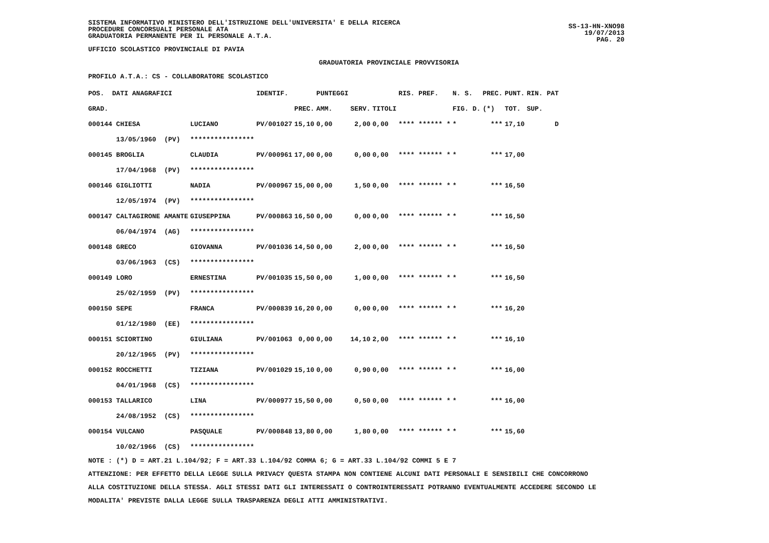SISTEMA INFORMATIVO MINISTERO DELL'ISTRUZIONE DELL'UNIVERSITA' E DELLA RICERCA
PROCEDURE CONCORSUALI PERSONALE ATA
GRADUATORIA PERMANENTE PER IL PERSONALE A.T.A.
UFFICIO SCOLASTICO PROVINCIALE DI PAVIA
GRADUATORIA PROVINCIALE PROVVISORIA
SS-13-HN-XNO98
19/07/2013
PAG. 20
PROFILO A.T.A.: CS - COLLABORATORE SCOLASTICO
| POS. DATI ANAGRAFICI | | IDENTIF. | | PUNTEGGI | | | RIS. PREF. | N. S. | PREC. | PUNT. | RIN. PAT |
| --- | --- | --- | --- | --- | --- | --- | --- | --- | --- | --- | --- |
| GRAD. | | | PREC. | AMM. | SERV. | TITOLI | | FIG. D. | (*) | TOT. | SUP. |
| 000144 CHIESA | LUCIANO | PV/001027 | 15,10 | 0,00 | 2,00 | 0,00 | **** ****** * | * | *** | 17,10 | D |
| 13/05/1960 (PV) | **************** | | | | | | | | | | |
| 000145 BROGLIA | CLAUDIA | PV/000961 | 17,00 | 0,00 | 0,00 | 0,00 | **** ****** * | * | *** | 17,00 | |
| 17/04/1968 (PV) | **************** | | | | | | | | | | |
| 000146 GIGLIOTTI | NADIA | PV/000967 | 15,00 | 0,00 | 1,50 | 0,00 | **** ****** * | * | *** | 16,50 | |
| 12/05/1974 (PV) | **************** | | | | | | | | | | |
| 000147 CALTAGIRONE AMANTE | GIUSEPPINA | PV/000863 | 16,50 | 0,00 | 0,00 | 0,00 | **** ****** * | * | *** | 16,50 | |
| 06/04/1974 (AG) | **************** | | | | | | | | | | |
| 000148 GRECO | GIOVANNA | PV/001036 | 14,50 | 0,00 | 2,00 | 0,00 | **** ****** * | * | *** | 16,50 | |
| 03/06/1963 (CS) | **************** | | | | | | | | | | |
| 000149 LORO | ERNESTINA | PV/001035 | 15,50 | 0,00 | 1,00 | 0,00 | **** ****** * | * | *** | 16,50 | |
| 25/02/1959 (PV) | **************** | | | | | | | | | | |
| 000150 SEPE | FRANCA | PV/000839 | 16,20 | 0,00 | 0,00 | 0,00 | **** ****** * | * | *** | 16,20 | |
| 01/12/1980 (EE) | **************** | | | | | | | | | | |
| 000151 SCIORTINO | GIULIANA | PV/001063 | 0,00 | 0,00 | 14,10 | 2,00 | **** ****** * | * | *** | 16,10 | |
| 20/12/1965 (PV) | **************** | | | | | | | | | | |
| 000152 ROCCHETTI | TIZIANA | PV/001029 | 15,10 | 0,00 | 0,90 | 0,00 | **** ****** * | * | *** | 16,00 | |
| 04/01/1968 (CS) | **************** | | | | | | | | | | |
| 000153 TALLARICO | LINA | PV/000977 | 15,50 | 0,00 | 0,50 | 0,00 | **** ****** * | * | *** | 16,00 | |
| 24/08/1952 (CS) | **************** | | | | | | | | | | |
| 000154 VULCANO | PASQUALE | PV/000848 | 13,80 | 0,00 | 1,80 | 0,00 | **** ****** * | * | *** | 15,60 | |
| 10/02/1966 (CS) | **************** | | | | | | | | | | |
NOTE : (*) D = ART.21 L.104/92; F = ART.33 L.104/92 COMMA 6; G = ART.33 L.104/92 COMMI 5 E 7
ATTENZIONE: PER EFFETTO DELLA LEGGE SULLA PRIVACY QUESTA STAMPA NON CONTIENE ALCUNI DATI PERSONALI E SENSIBILI CHE CONCORRONO
ALLA COSTITUZIONE DELLA STESSA. AGLI STESSI DATI GLI INTERESSATI O CONTROINTERESSATI POTRANNO EVENTUALMENTE ACCEDERE SECONDO LE
MODALITA' PREVISTE DALLA LEGGE SULLA TRASPARENZA DEGLI ATTI AMMINISTRATIVI.